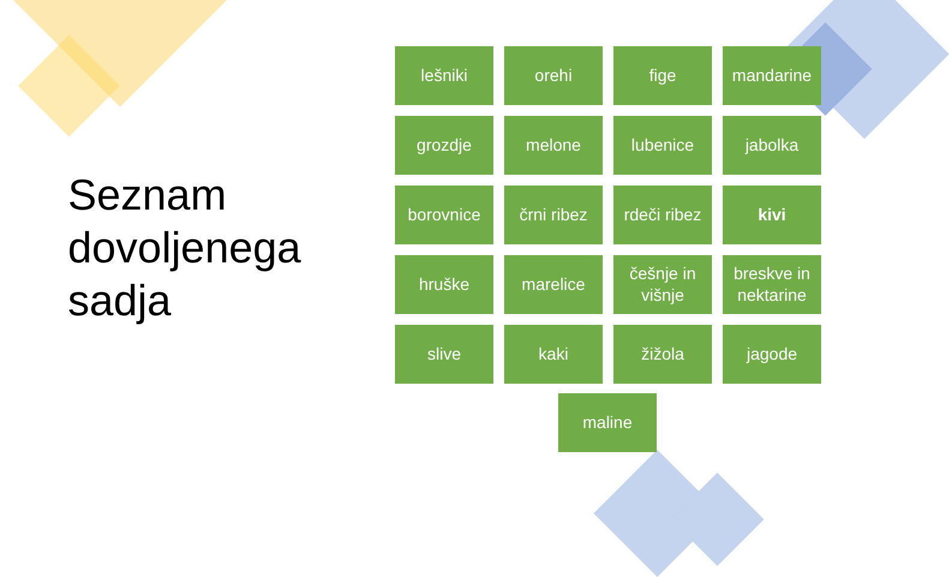Seznam
dovoljenega
sadja
lešniki
orehi
fige
mandarine
grozdje
melone
lubenice
jabolka
borovnice
črni ribez
rdeči ribez
kivi
hruške
marelice
češnje in višnje
breskve in nektarine
slive
kaki
žižola
jagode
maline